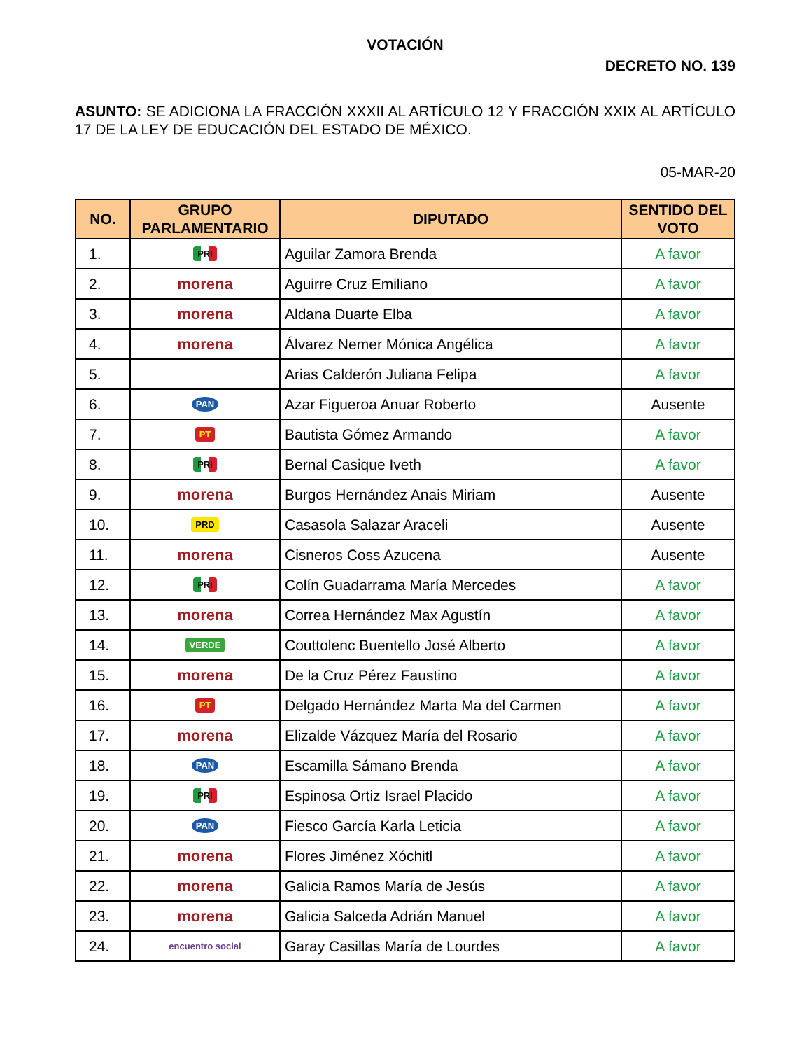VOTACIÓN
DECRETO NO. 139
ASUNTO: SE ADICIONA LA FRACCIÓN XXXII AL ARTÍCULO 12 Y FRACCIÓN XXIX AL ARTÍCULO 17 DE LA LEY DE EDUCACIÓN DEL ESTADO DE MÉXICO.
05-MAR-20
| NO. | GRUPO PARLAMENTARIO | DIPUTADO | SENTIDO DEL VOTO |
| --- | --- | --- | --- |
| 1. | PRI | Aguilar Zamora Brenda | A favor |
| 2. | morena | Aguirre Cruz Emiliano | A favor |
| 3. | morena | Aldana Duarte Elba | A favor |
| 4. | morena | Álvarez Nemer Mónica Angélica | A favor |
| 5. | | Arias Calderón Juliana Felipa | A favor |
| 6. | PAN | Azar Figueroa Anuar Roberto | Ausente |
| 7. | PT | Bautista Gómez Armando | A favor |
| 8. | PRI | Bernal Casique Iveth | A favor |
| 9. | morena | Burgos Hernández Anais Miriam | Ausente |
| 10. | PRD | Casasola Salazar Araceli | Ausente |
| 11. | morena | Cisneros Coss Azucena | Ausente |
| 12. | PRI | Colín Guadarrama María Mercedes | A favor |
| 13. | morena | Correa Hernández Max Agustín | A favor |
| 14. | VERDE | Couttolenc Buentello José Alberto | A favor |
| 15. | morena | De la Cruz Pérez Faustino | A favor |
| 16. | PT | Delgado Hernández Marta Ma del Carmen | A favor |
| 17. | morena | Elizalde Vázquez María del Rosario | A favor |
| 18. | PAN | Escamilla Sámano Brenda | A favor |
| 19. | PRI | Espinosa Ortiz Israel Placido | A favor |
| 20. | PAN | Fiesco García Karla Leticia | A favor |
| 21. | morena | Flores Jiménez Xóchitl | A favor |
| 22. | morena | Galicia Ramos María de Jesús | A favor |
| 23. | morena | Galicia Salceda Adrián Manuel | A favor |
| 24. | encuentro social | Garay Casillas María de Lourdes | A favor |